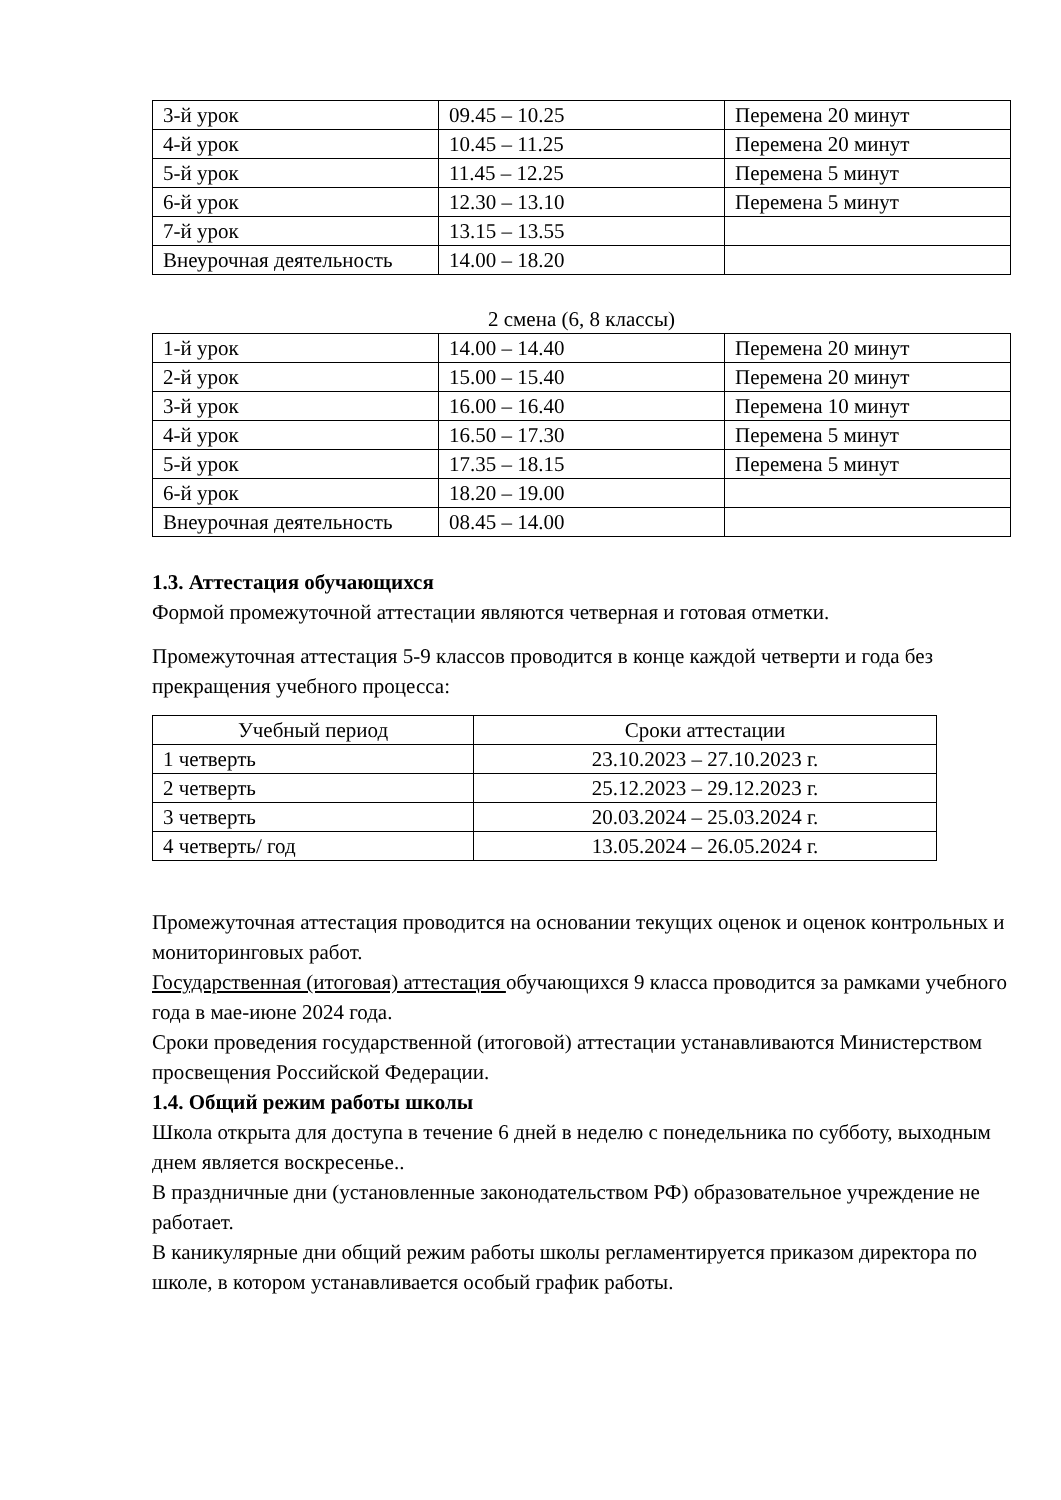| 3-й урок | 09.45 – 10.25 | Перемена 20 минут |
| 4-й урок | 10.45 – 11.25 | Перемена 20 минут |
| 5-й урок | 11.45 – 12.25 | Перемена 5 минут |
| 6-й урок | 12.30 – 13.10 | Перемена 5 минут |
| 7-й урок | 13.15 – 13.55 | |
| Внеурочная деятельность | 14.00 – 18.20 | |
2 смена (6, 8 классы)
| 1-й урок | 14.00 – 14.40 | Перемена 20 минут |
| 2-й урок | 15.00 – 15.40 | Перемена 20 минут |
| 3-й урок | 16.00 – 16.40 | Перемена 10 минут |
| 4-й урок | 16.50 – 17.30 | Перемена 5 минут |
| 5-й урок | 17.35 – 18.15 | Перемена 5 минут |
| 6-й урок | 18.20 – 19.00 | |
| Внеурочная деятельность | 08.45 – 14.00 | |
1.3. Аттестация обучающихся
Формой промежуточной аттестации являются четверная и готовая отметки.
Промежуточная аттестация 5-9 классов проводится в конце каждой четверти и года без прекращения учебного процесса:
| Учебный период | Сроки аттестации |
| --- | --- |
| 1 четверть | 23.10.2023 – 27.10.2023 г. |
| 2 четверть | 25.12.2023 – 29.12.2023 г. |
| 3 четверть | 20.03.2024 – 25.03.2024 г. |
| 4 четверть/ год | 13.05.2024 – 26.05.2024 г. |
Промежуточная аттестация проводится на основании текущих оценок и оценок контрольных и мониторинговых работ.
Государственная (итоговая) аттестация обучающихся 9 класса проводится за рамками учебного года в мае-июне 2024 года.
Сроки проведения государственной (итоговой) аттестации устанавливаются Министерством просвещения Российской Федерации.
1.4. Общий режим работы школы
Школа открыта для доступа в течение 6 дней в неделю с понедельника по субботу, выходным днем является воскресенье..
В праздничные дни (установленные законодательством РФ) образовательное учреждение не работает.
В каникулярные дни общий режим работы школы регламентируется приказом директора по школе, в котором устанавливается особый график работы.